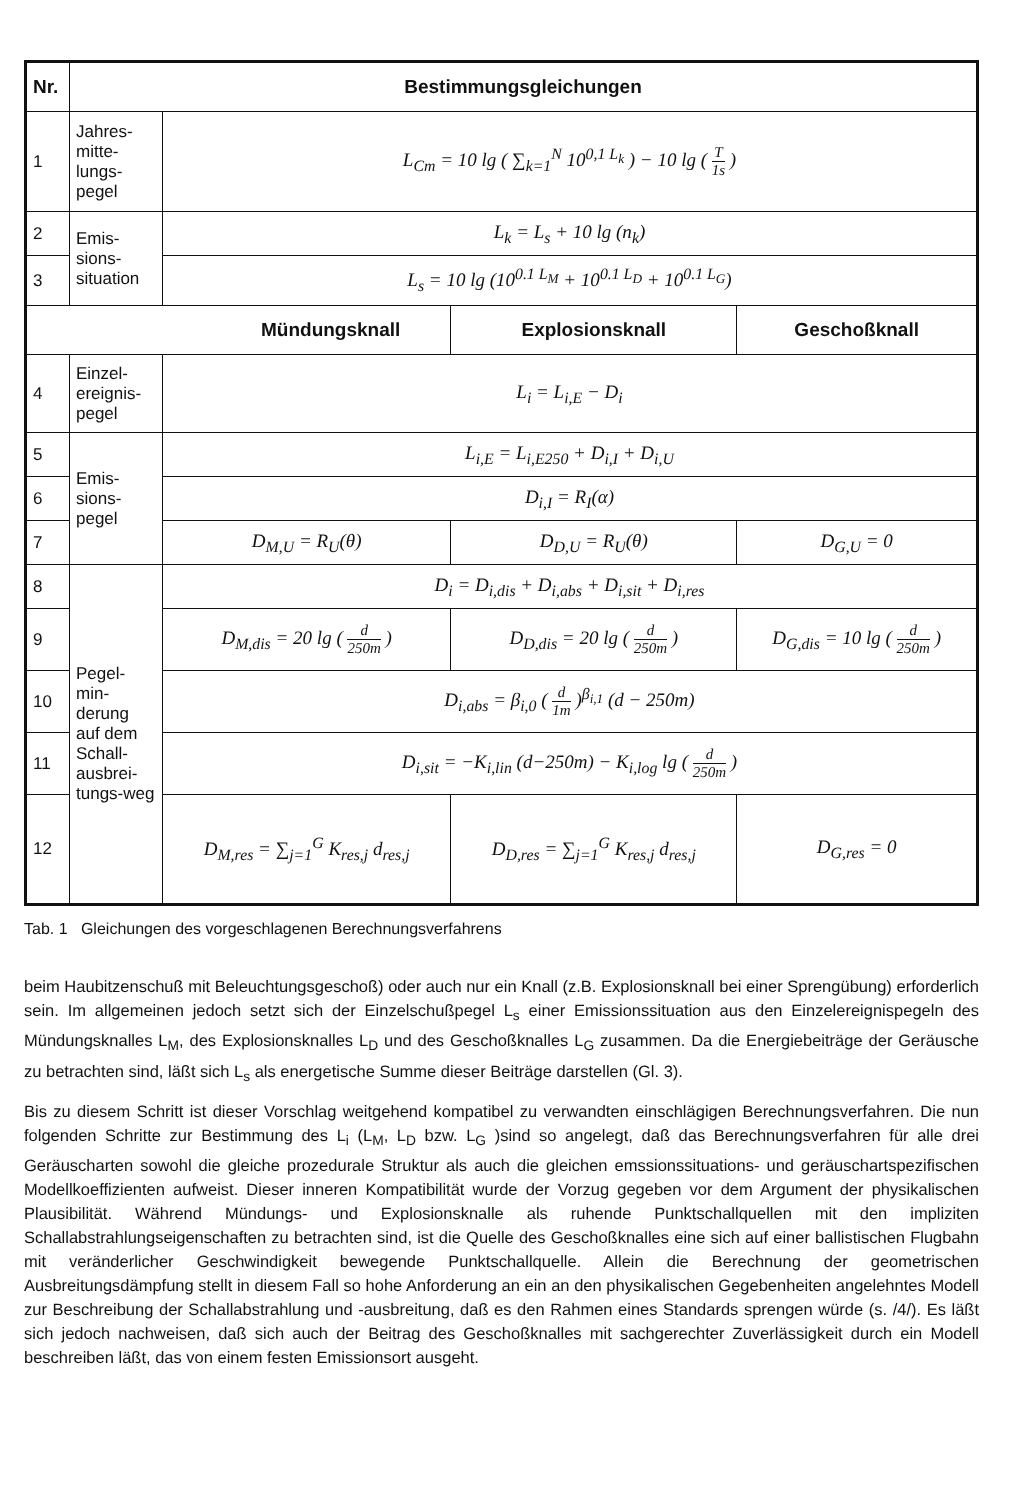| Nr. | Bestimmungsgleichungen | | | |
| --- | --- | --- | --- | --- |
| 1 | Jahres-mitte-lungs-pegel | L<sub>Cm</sub> = 10 lg ( ∑<sub>k=1</sub><sup>N</sup> 10<sup>0,1 L<sub>k</sub></sup> ) − 10 lg ( T 1s ) | | |
| 2 | Emis-sions-situation | L<sub>k</sub> = L<sub>s</sub> + 10 lg (n<sub>k</sub>) | | |
| 3 | | L<sub>s</sub> = 10 lg (10<sup>0.1 L<sub>M</sub></sup> + 10<sup>0.1 L<sub>D</sub></sup> + 10<sup>0.1 L<sub>G</sub></sup>) | | |
| Mündungsknall | | | Explosionsknall | Geschoßknall |
| 4 | Einzel-ereignis-pegel | L<sub>i</sub> = L<sub>i,E</sub> − D<sub>i</sub> | | |
| 5 | Emis-sions-pegel | L<sub>i,E</sub> = L<sub>i,E250</sub> + D<sub>i,I</sub> + D<sub>i,U</sub> | | |
| 6 | | D<sub>i,I</sub> = R<sub>I</sub>(α) | | |
| 7 | | D<sub>M,U</sub> = R<sub>U</sub>(θ) | D<sub>D,U</sub> = R<sub>U</sub>(θ) | D<sub>G,U</sub> = 0 |
| 8 | Pegel-min-derung auf dem Schall-ausbrei-tungs-weg | D<sub>i</sub> = D<sub>i,dis</sub> + D<sub>i,abs</sub> + D<sub>i,sit</sub> + D<sub>i,res</sub> | | |
| 9 | | D<sub>M,dis</sub> = 20 lg ( d 250m ) | D<sub>D,dis</sub> = 20 lg ( d 250m ) | D<sub>G,dis</sub> = 10 lg ( d 250m ) |
| 10 | | D<sub>i,abs</sub> = β<sub>i,0</sub> ( d 1m )<sup>β<sub>i,1</sub></sup> (d − 250m) | | |
| 11 | | D<sub>i,sit</sub> = −K<sub>i,lin</sub> (d−250m) − K<sub>i,log</sub> lg ( d 250m ) | | |
| 12 | | D<sub>M,res</sub> = ∑<sub>j=1</sub><sup>G</sup> K<sub>res,j</sub> d<sub>res,j</sub> | D<sub>D,res</sub> = ∑<sub>j=1</sub><sup>G</sup> K<sub>res,j</sub> d<sub>res,j</sub> | D<sub>G,res</sub> = 0 |
Tab. 1 Gleichungen des vorgeschlagenen Berechnungsverfahrens
beim Haubitzenschuß mit Beleuchtungsgeschoß) oder auch nur ein Knall (z.B. Explosionsknall bei einer Sprengübung) erforderlich sein. Im allgemeinen jedoch setzt sich der Einzelschußpegel L<sub>s</sub> einer Emissionssituation aus den Einzelereignispegeln des Mündungsknalles L<sub>M</sub>, des Explosionsknalles L<sub>D</sub> und des Geschoßknalles L<sub>G</sub> zusammen. Da die Energiebeiträge der Geräusche zu betrachten sind, läßt sich L<sub>s</sub> als energetische Summe dieser Beiträge darstellen (Gl. 3).
Bis zu diesem Schritt ist dieser Vorschlag weitgehend kompatibel zu verwandten einschlägigen Berechnungsverfahren. Die nun folgenden Schritte zur Bestimmung des L<sub>i</sub> (L<sub>M</sub>, L<sub>D</sub> bzw. L<sub>G</sub> )sind so angelegt, daß das Berechnungsverfahren für alle drei Geräuscharten sowohl die gleiche prozedurale Struktur als auch die gleichen emssionssituations- und geräuschartspezifischen Modellkoeffizienten aufweist. Dieser inneren Kompatibilität wurde der Vorzug gegeben vor dem Argument der physikalischen Plausibilität. Während Mündungs- und Explosionsknalle als ruhende Punktschallquellen mit den impliziten Schallabstrahlungseigenschaften zu betrachten sind, ist die Quelle des Geschoßknalles eine sich auf einer ballistischen Flugbahn mit veränderlicher Geschwindigkeit bewegende Punktschallquelle. Allein die Berechnung der geometrischen Ausbreitungsdämpfung stellt in diesem Fall so hohe Anforderung an ein an den physikalischen Gegebenheiten angelehntes Modell zur Beschreibung der Schallabstrahlung und -ausbreitung, daß es den Rahmen eines Standards sprengen würde (s. /4/). Es läßt sich jedoch nachweisen, daß sich auch der Beitrag des Geschoßknalles mit sachgerechter Zuverlässigkeit durch ein Modell beschreiben läßt, das von einem festen Emissionsort ausgeht.